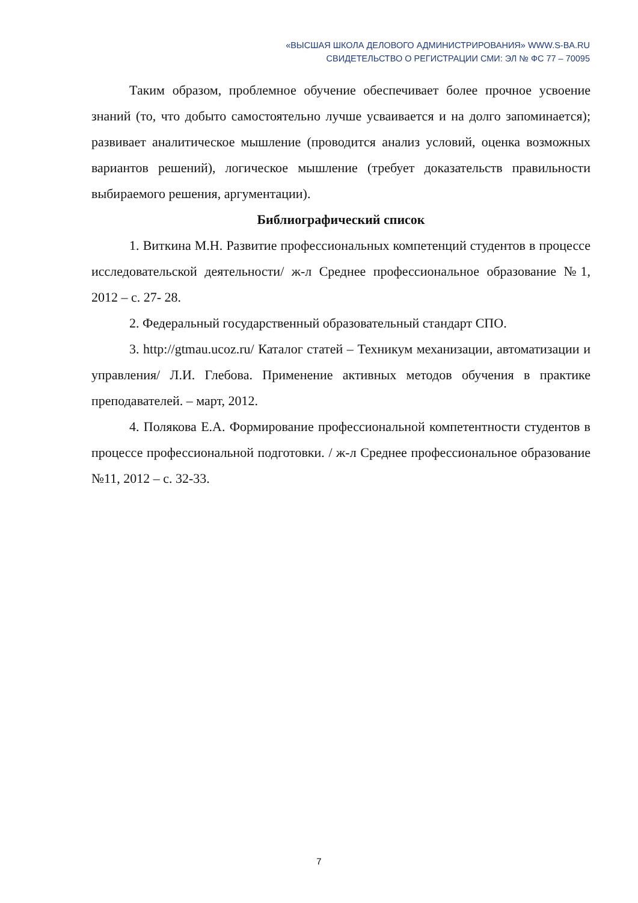«ВЫСШАЯ ШКОЛА ДЕЛОВОГО АДМИНИСТРИРОВАНИЯ» WWW.S-BA.RU
СВИДЕТЕЛЬСТВО О РЕГИСТРАЦИИ СМИ: ЭЛ № ФС 77 – 70095
Таким образом, проблемное обучение обеспечивает более прочное усвоение знаний (то, что добыто самостоятельно лучше усваивается и на долго запоминается); развивает аналитическое мышление (проводится анализ условий, оценка возможных вариантов решений), логическое мышление (требует доказательств правильности выбираемого решения, аргументации).
Библиографический список
1. Виткина М.Н. Развитие профессиональных компетенций студентов в процессе исследовательской деятельности/ ж-л Среднее профессиональное образование №1, 2012 – с. 27- 28.
2. Федеральный государственный образовательный стандарт СПО.
3. http://gtmau.ucoz.ru/ Каталог статей – Техникум механизации, автоматизации и управления/ Л.И. Глебова. Применение активных методов обучения в практике преподавателей. – март, 2012.
4. Полякова Е.А. Формирование профессиональной компетентности студентов в процессе профессиональной подготовки. / ж-л Среднее профессиональное образование №11, 2012 – с. 32-33.
7